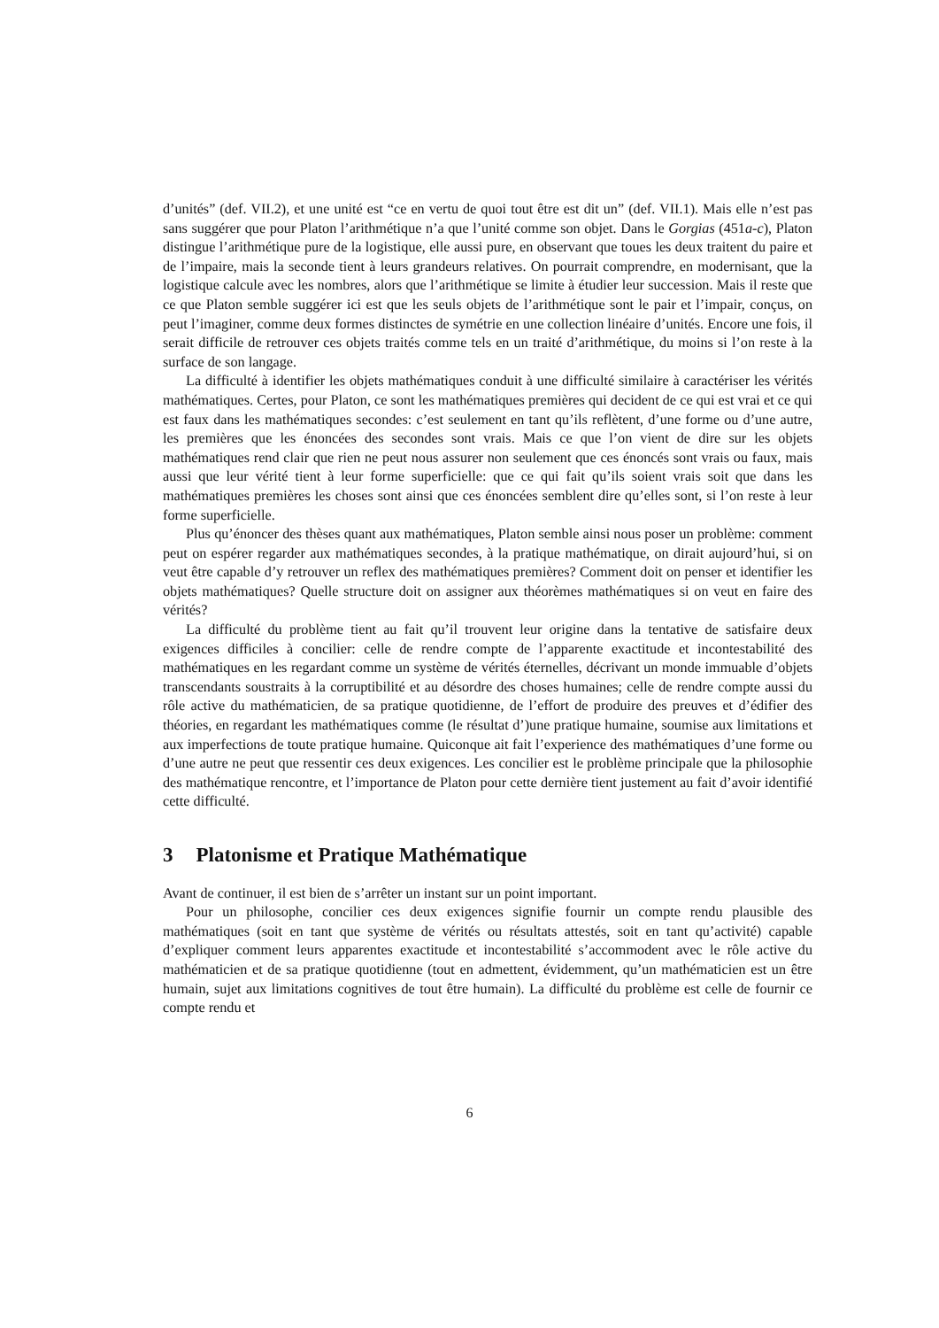d’unités” (def. VII.2), et une unité est “ce en vertu de quoi tout être est dit un” (def. VII.1). Mais elle n’est pas sans suggérer que pour Platon l’arithmétique n’a que l’unité comme son objet. Dans le Gorgias (451a-c), Platon distingue l’arithmétique pure de la logistique, elle aussi pure, en observant que toues les deux traitent du paire et de l’impaire, mais la seconde tient à leurs grandeurs relatives. On pourrait comprendre, en modernisant, que la logistique calcule avec les nombres, alors que l’arithmétique se limite à étudier leur succession. Mais il reste que ce que Platon semble suggérer ici est que les seuls objets de l’arithmétique sont le pair et l’impair, conçus, on peut l’imaginer, comme deux formes distinctes de symétrie en une collection linéaire d’unités. Encore une fois, il serait difficile de retrouver ces objets traités comme tels en un traité d’arithmétique, du moins si l’on reste à la surface de son langage.
La difficulté à identifier les objets mathématiques conduit à une difficulté similaire à caractériser les vérités mathématiques. Certes, pour Platon, ce sont les mathématiques premières qui decident de ce qui est vrai et ce qui est faux dans les mathématiques secondes: c’est seulement en tant qu’ils reflètent, d’une forme ou d’une autre, les premières que les énoncées des secondes sont vrais. Mais ce que l’on vient de dire sur les objets mathématiques rend clair que rien ne peut nous assurer non seulement que ces énoncés sont vrais ou faux, mais aussi que leur vérité tient à leur forme superficielle: que ce qui fait qu’ils soient vrais soit que dans les mathématiques premières les choses sont ainsi que ces énoncées semblent dire qu’elles sont, si l’on reste à leur forme superficielle.
Plus qu’énoncer des thèses quant aux mathématiques, Platon semble ainsi nous poser un problème: comment peut on espérer regarder aux mathématiques secondes, à la pratique mathématique, on dirait aujourd’hui, si on veut être capable d’y retrouver un reflex des mathématiques premières? Comment doit on penser et identifier les objets mathématiques? Quelle structure doit on assigner aux théorèmes mathématiques si on veut en faire des vérités?
La difficulté du problème tient au fait qu’il trouvent leur origine dans la tentative de satisfaire deux exigences difficiles à concilier: celle de rendre compte de l’apparente exactitude et incontestabilité des mathématiques en les regardant comme un système de vérités éternelles, décrivant un monde immuable d’objets transcendants soustraits à la corruptibilité et au désordre des choses humaines; celle de rendre compte aussi du rôle active du mathématicien, de sa pratique quotidienne, de l’effort de produire des preuves et d’édifier des théories, en regardant les mathématiques comme (le résultat d’)une pratique humaine, soumise aux limitations et aux imperfections de toute pratique humaine. Quiconque ait fait l’experience des mathématiques d’une forme ou d’une autre ne peut que ressentir ces deux exigences. Les concilier est le problème principale que la philosophie des mathématique rencontre, et l’importance de Platon pour cette dernière tient justement au fait d’avoir identifié cette difficulté.
3 Platonisme et Pratique Mathématique
Avant de continuer, il est bien de s’arrêter un instant sur un point important.
Pour un philosophe, concilier ces deux exigences signifie fournir un compte rendu plausible des mathématiques (soit en tant que système de vérités ou résultats attestés, soit en tant qu’activité) capable d’expliquer comment leurs apparentes exactitude et incontestabilité s’accommodent avec le rôle active du mathématicien et de sa pratique quotidienne (tout en admettent, évidemment, qu’un mathématicien est un être humain, sujet aux limitations cognitives de tout être humain). La difficulté du problème est celle de fournir ce compte rendu et
6